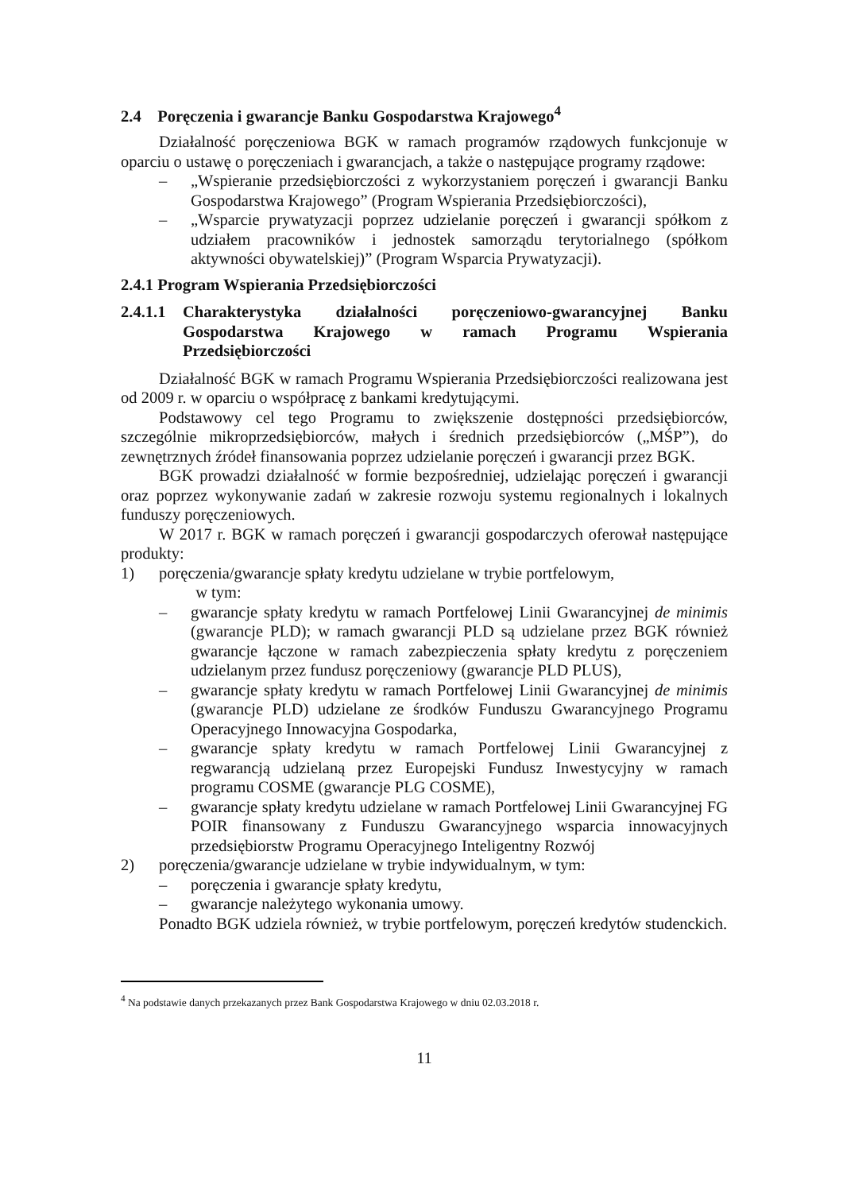2.4 Poręczenia i gwarancje Banku Gospodarstwa Krajowego<sup>4</sup>
Działalność poręczeniowa BGK w ramach programów rządowych funkcjonuje w oparciu o ustawę o poręczeniach i gwarancjach, a także o następujące programy rządowe:
– „Wspieranie przedsiębiorczości z wykorzystaniem poręczeń i gwarancji Banku Gospodarstwa Krajowego” (Program Wspierania Przedsiębiorczości),
– „Wsparcie prywatyzacji poprzez udzielanie poręczeń i gwarancji spółkom z udziałem pracowników i jednostek samorządu terytorialnego (spółkom aktywności obywatelskiej)” (Program Wsparcia Prywatyzacji).
2.4.1 Program Wspierania Przedsiębiorczości
2.4.1.1 Charakterystyka działalności poręczeniowo-gwarancyjnej Banku Gospodarstwa Krajowego w ramach Programu Wspierania Przedsiębiorczości
Działalność BGK w ramach Programu Wspierania Przedsiębiorczości realizowana jest od 2009 r. w oparciu o współpracę z bankami kredytującymi.
Podstawowy cel tego Programu to zwiększenie dostępności przedsiębiorców, szczególnie mikroprzedsiębiorców, małych i średnich przedsiębiorców („MŚP”), do zewnętrznych źródeł finansowania poprzez udzielanie poręczeń i gwarancji przez BGK.
BGK prowadzi działalność w formie bezpośredniej, udzielając poręczeń i gwarancji oraz poprzez wykonywanie zadań w zakresie rozwoju systemu regionalnych i lokalnych funduszy poręczeniowych.
W 2017 r. BGK w ramach poręczeń i gwarancji gospodarczych oferował następujące produkty:
1) poręczenia/gwarancje spłaty kredytu udzielane w trybie portfelowym,
w tym:
– gwarancje spłaty kredytu w ramach Portfelowej Linii Gwarancyjnej de minimis (gwarancje PLD); w ramach gwarancji PLD są udzielane przez BGK również gwarancje łączone w ramach zabezpieczenia spłaty kredytu z poręczeniem udzielanym przez fundusz poręczeniowy (gwarancje PLD PLUS),
– gwarancje spłaty kredytu w ramach Portfelowej Linii Gwarancyjnej de minimis (gwarancje PLD) udzielane ze środków Funduszu Gwarancyjnego Programu Operacyjnego Innowacyjna Gospodarka,
– gwarancje spłaty kredytu w ramach Portfelowej Linii Gwarancyjnej z regwarancją udzielaną przez Europejski Fundusz Inwestycyjny w ramach programu COSME (gwarancje PLG COSME),
– gwarancje spłaty kredytu udzielane w ramach Portfelowej Linii Gwarancyjnej FG POIR finansowany z Funduszu Gwarancyjnego wsparcia innowacyjnych przedsiębiorstw Programu Operacyjnego Inteligentny Rozwój
2) poręczenia/gwarancje udzielane w trybie indywidualnym, w tym:
– poręczenia i gwarancje spłaty kredytu,
– gwarancje należytego wykonania umowy.
Ponadto BGK udziela również, w trybie portfelowym, poręczeń kredytów studenckich.
<sup>4</sup> Na podstawie danych przekazanych przez Bank Gospodarstwa Krajowego w dniu 02.03.2018 r.
11